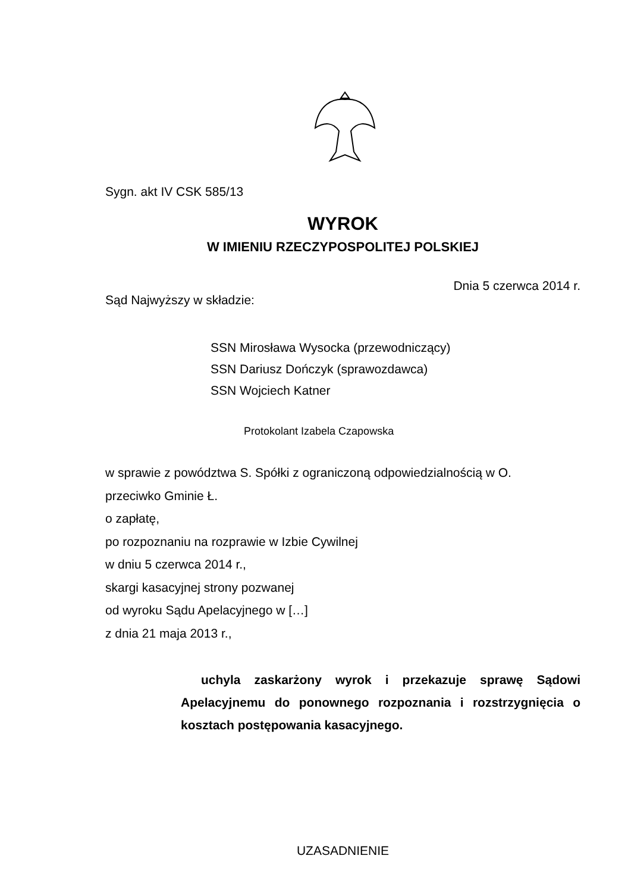Sygn. akt IV CSK 585/13
WYROK
W IMIENIU RZECZYPOSPOLITEJ POLSKIEJ
Dnia 5 czerwca 2014 r.
Sąd Najwyższy w składzie:
SSN Mirosława Wysocka (przewodniczący)
SSN Dariusz Dończyk (sprawozdawca)
SSN Wojciech Katner
Protokolant Izabela Czapowska
w sprawie z powództwa S. Spółki z ograniczoną odpowiedzialnością w O.
przeciwko Gminie Ł.
o zapłatę,
po rozpoznaniu na rozprawie w Izbie Cywilnej
w dniu 5 czerwca 2014 r.,
skargi kasacyjnej strony pozwanej
od wyroku Sądu Apelacyjnego w […]
z dnia 21 maja 2013 r.,
uchyla zaskarżony wyrok i przekazuje sprawę Sądowi Apelacyjnemu do ponownego rozpoznania i rozstrzygnięcia o kosztach postępowania kasacyjnego.
UZASADNIENIE